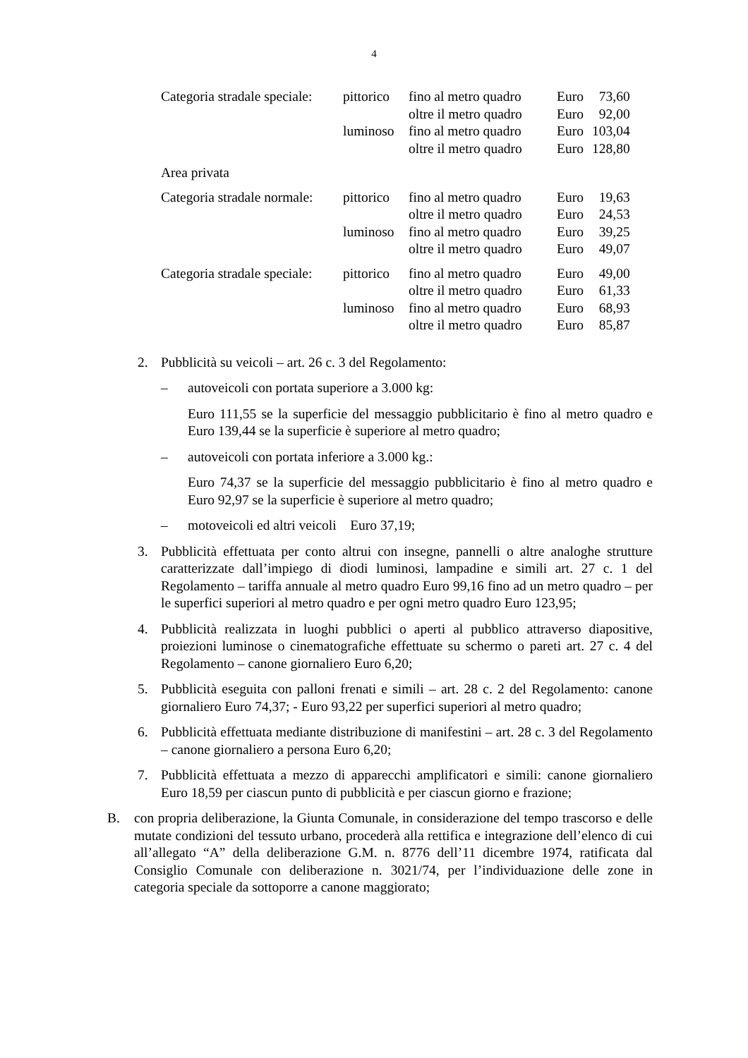4
| Categoria stradale speciale: | pittorico | fino al metro quadro | Euro | 73,60 |
| | | oltre il metro quadro | Euro | 92,00 |
| | luminoso | fino al metro quadro | Euro | 103,04 |
| | | oltre il metro quadro | Euro | 128,80 |
| Area privata | | | | |
| Categoria stradale normale: | pittorico | fino al metro quadro | Euro | 19,63 |
| | | oltre il metro quadro | Euro | 24,53 |
| | luminoso | fino al metro quadro | Euro | 39,25 |
| | | oltre il metro quadro | Euro | 49,07 |
| Categoria stradale speciale: | pittorico | fino al metro quadro | Euro | 49,00 |
| | | oltre il metro quadro | Euro | 61,33 |
| | luminoso | fino al metro quadro | Euro | 68,93 |
| | | oltre il metro quadro | Euro | 85,87 |
2. Pubblicità su veicoli – art. 26 c. 3 del Regolamento:
– autoveicoli con portata superiore a 3.000 kg:
Euro 111,55 se la superficie del messaggio pubblicitario è fino al metro quadro e Euro 139,44 se la superficie è superiore al metro quadro;
– autoveicoli con portata inferiore a 3.000 kg.:
Euro 74,37 se la superficie del messaggio pubblicitario è fino al metro quadro e Euro 92,97 se la superficie è superiore al metro quadro;
– motoveicoli ed altri veicoli Euro 37,19;
3. Pubblicità effettuata per conto altrui con insegne, pannelli o altre analoghe strutture caratterizzate dall’impiego di diodi luminosi, lampadine e simili art. 27 c. 1 del Regolamento – tariffa annuale al metro quadro Euro 99,16 fino ad un metro quadro – per le superfici superiori al metro quadro e per ogni metro quadro Euro 123,95;
4. Pubblicità realizzata in luoghi pubblici o aperti al pubblico attraverso diapositive, proiezioni luminose o cinematografiche effettuate su schermo o pareti art. 27 c. 4 del Regolamento – canone giornaliero Euro 6,20;
5. Pubblicità eseguita con palloni frenati e simili – art. 28 c. 2 del Regolamento: canone giornaliero Euro 74,37; - Euro 93,22 per superfici superiori al metro quadro;
6. Pubblicità effettuata mediante distribuzione di manifestini – art. 28 c. 3 del Regolamento – canone giornaliero a persona Euro 6,20;
7. Pubblicità effettuata a mezzo di apparecchi amplificatori e simili: canone giornaliero Euro 18,59 per ciascun punto di pubblicità e per ciascun giorno e frazione;
B. con propria deliberazione, la Giunta Comunale, in considerazione del tempo trascorso e delle mutate condizioni del tessuto urbano, procederà alla rettifica e integrazione dell’elenco di cui all’allegato “A” della deliberazione G.M. n. 8776 dell’11 dicembre 1974, ratificata dal Consiglio Comunale con deliberazione n. 3021/74, per l’individuazione delle zone in categoria speciale da sottoporre a canone maggiorato;